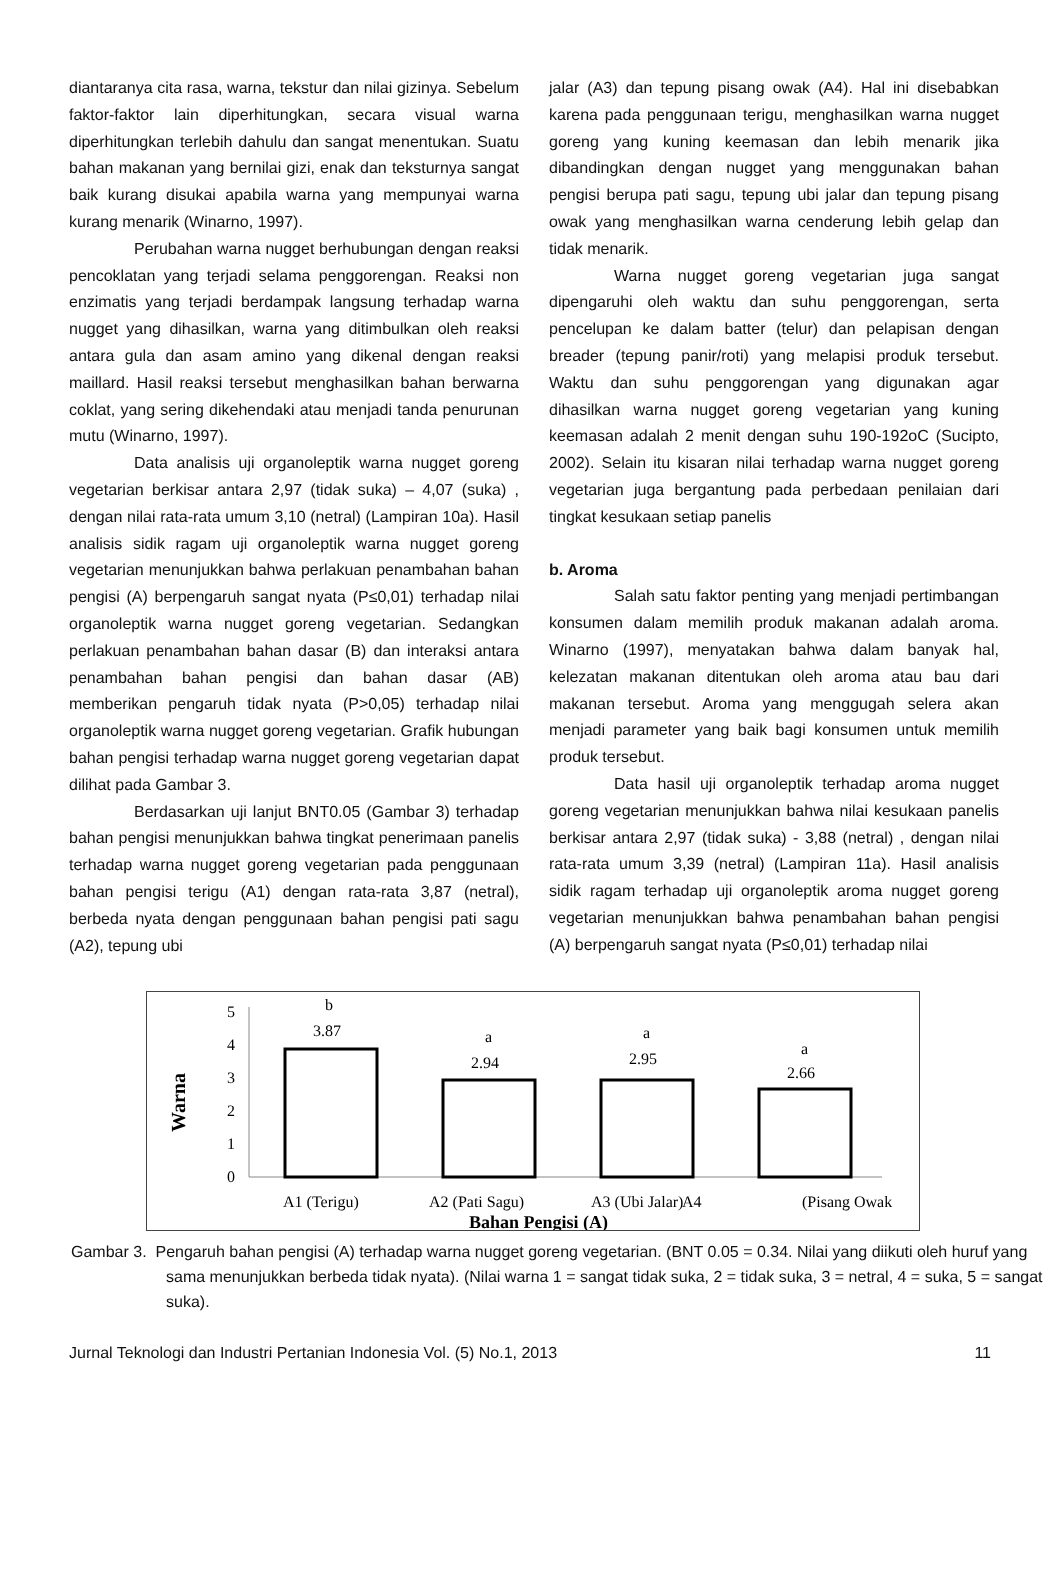diantaranya cita rasa, warna, tekstur dan nilai gizinya. Sebelum faktor-faktor lain diperhitungkan, secara visual warna diperhitungkan terlebih dahulu dan sangat menentukan. Suatu bahan makanan yang bernilai gizi, enak dan teksturnya sangat baik kurang disukai apabila warna yang mempunyai warna kurang menarik (Winarno, 1997).
Perubahan warna nugget berhubungan dengan reaksi pencoklatan yang terjadi selama penggorengan. Reaksi non enzimatis yang terjadi berdampak langsung terhadap warna nugget yang dihasilkan, warna yang ditimbulkan oleh reaksi antara gula dan asam amino yang dikenal dengan reaksi maillard. Hasil reaksi tersebut menghasilkan bahan berwarna coklat, yang sering dikehendaki atau menjadi tanda penurunan mutu (Winarno, 1997).
Data analisis uji organoleptik warna nugget goreng vegetarian berkisar antara 2,97 (tidak suka) – 4,07 (suka) , dengan nilai rata-rata umum 3,10 (netral) (Lampiran 10a). Hasil analisis sidik ragam uji organoleptik warna nugget goreng vegetarian menunjukkan bahwa perlakuan penambahan bahan pengisi (A) berpengaruh sangat nyata (P≤0,01) terhadap nilai organoleptik warna nugget goreng vegetarian. Sedangkan perlakuan penambahan bahan dasar (B) dan interaksi antara penambahan bahan pengisi dan bahan dasar (AB) memberikan pengaruh tidak nyata (P>0,05) terhadap nilai organoleptik warna nugget goreng vegetarian. Grafik hubungan bahan pengisi terhadap warna nugget goreng vegetarian dapat dilihat pada Gambar 3.
Berdasarkan uji lanjut BNT0.05 (Gambar 3) terhadap bahan pengisi menunjukkan bahwa tingkat penerimaan panelis terhadap warna nugget goreng vegetarian pada penggunaan bahan pengisi terigu (A1) dengan rata-rata 3,87 (netral), berbeda nyata dengan penggunaan bahan pengisi pati sagu (A2), tepung ubi
jalar (A3) dan tepung pisang owak (A4). Hal ini disebabkan karena pada penggunaan terigu, menghasilkan warna nugget goreng yang kuning keemasan dan lebih menarik jika dibandingkan dengan nugget yang menggunakan bahan pengisi berupa pati sagu, tepung ubi jalar dan tepung pisang owak yang menghasilkan warna cenderung lebih gelap dan tidak menarik.
Warna nugget goreng vegetarian juga sangat dipengaruhi oleh waktu dan suhu penggorengan, serta pencelupan ke dalam batter (telur) dan pelapisan dengan breader (tepung panir/roti) yang melapisi produk tersebut. Waktu dan suhu penggorengan yang digunakan agar dihasilkan warna nugget goreng vegetarian yang kuning keemasan adalah 2 menit dengan suhu 190-192oC (Sucipto, 2002). Selain itu kisaran nilai terhadap warna nugget goreng vegetarian juga bergantung pada perbedaan penilaian dari tingkat kesukaan setiap panelis
b. Aroma
Salah satu faktor penting yang menjadi pertimbangan konsumen dalam memilih produk makanan adalah aroma. Winarno (1997), menyatakan bahwa dalam banyak hal, kelezatan makanan ditentukan oleh aroma atau bau dari makanan tersebut. Aroma yang menggugah selera akan menjadi parameter yang baik bagi konsumen untuk memilih produk tersebut.
Data hasil uji organoleptik terhadap aroma nugget goreng vegetarian menunjukkan bahwa nilai kesukaan panelis berkisar antara 2,97 (tidak suka) - 3,88 (netral) , dengan nilai rata-rata umum 3,39 (netral) (Lampiran 11a). Hasil analisis sidik ragam terhadap uji organoleptik aroma nugget goreng vegetarian menunjukkan bahwa penambahan bahan pengisi (A) berpengaruh sangat nyata (P≤0,01) terhadap nilai
Warna
5
4
3
2
1
0
b
3.87
a
2.94
a
2.95
a
2.66
A1 (Terigu)
A2 (Pati Sagu)
A3 (Ubi Jalar)
A4
(Pisang Owak
Bahan Pengisi (A)
Gambar 3. Pengaruh bahan pengisi (A) terhadap warna nugget goreng vegetarian. (BNT 0.05 = 0.34. Nilai yang diikuti oleh huruf yang sama menunjukkan berbeda tidak nyata). (Nilai warna 1 = sangat tidak suka, 2 = tidak suka, 3 = netral, 4 = suka, 5 = sangat suka).
Jurnal Teknologi dan Industri Pertanian Indonesia Vol. (5) No.1, 2013 11